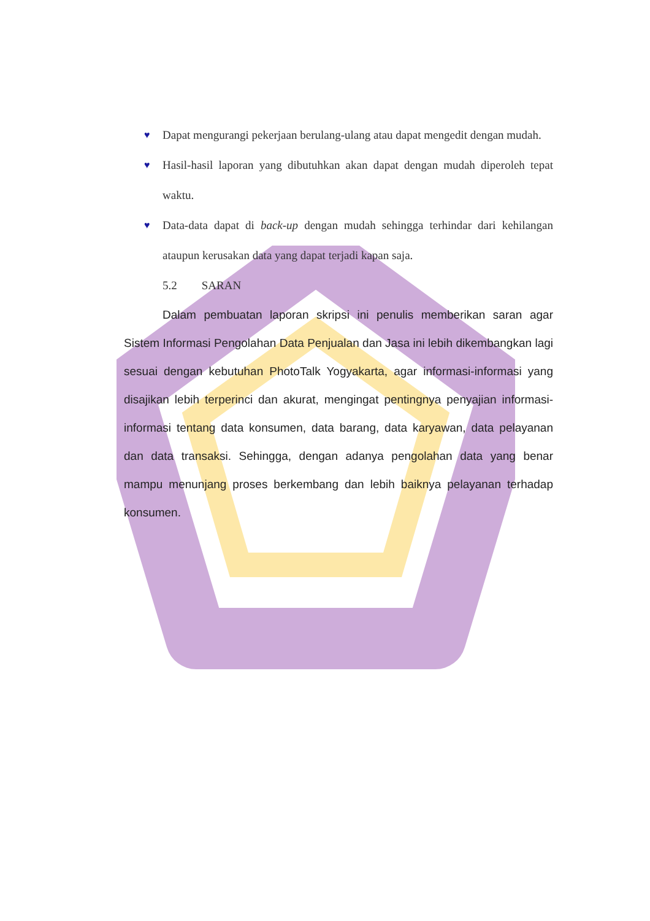♥ Dapat mengurangi pekerjaan berulang-ulang atau dapat mengedit dengan mudah.
♥ Hasil-hasil laporan yang dibutuhkan akan dapat dengan mudah diperoleh tepat waktu.
♥ Data-data dapat di back-up dengan mudah sehingga terhindar dari kehilangan ataupun kerusakan data yang dapat terjadi kapan saja.
5.2 SARAN
Dalam pembuatan laporan skripsi ini penulis memberikan saran agar Sistem Informasi Pengolahan Data Penjualan dan Jasa ini lebih dikembangkan lagi sesuai dengan kebutuhan PhotoTalk Yogyakarta, agar informasi-informasi yang disajikan lebih terperinci dan akurat, mengingat pentingnya penyajian informasi-informasi tentang data konsumen, data barang, data karyawan, data pelayanan dan data transaksi. Sehingga, dengan adanya pengolahan data yang benar mampu menunjang proses berkembang dan lebih baiknya pelayanan terhadap konsumen.